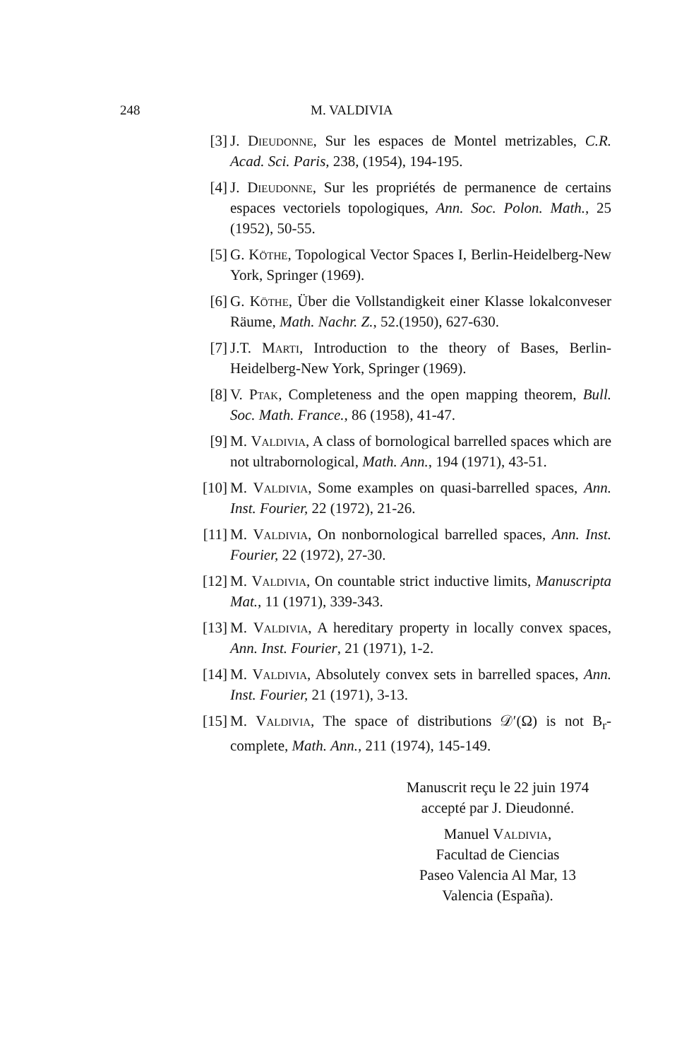248 M. VALDIVIA
[3] J. Dieudonne, Sur les espaces de Montel metrizables, C.R. Acad. Sci. Paris, 238, (1954), 194-195.
[4] J. Dieudonne, Sur les propriétés de permanence de certains espaces vectoriels topologiques, Ann. Soc. Polon. Math., 25 (1952), 50-55.
[5] G. Köthe, Topological Vector Spaces I, Berlin-Heidelberg-New York, Springer (1969).
[6] G. Köthe, Über die Vollstandigkeit einer Klasse lokalconveser Räume, Math. Nachr. Z., 52.(1950), 627-630.
[7] J.T. Marti, Introduction to the theory of Bases, Berlin-Heidelberg-New York, Springer (1969).
[8] V. Ptak, Completeness and the open mapping theorem, Bull. Soc. Math. France., 86 (1958), 41-47.
[9] M. Valdivia, A class of bornological barrelled spaces which are not ultrabornological, Math. Ann., 194 (1971), 43-51.
[10] M. Valdivia, Some examples on quasi-barrelled spaces, Ann. Inst. Fourier, 22 (1972), 21-26.
[11] M. Valdivia, On nonbornological barrelled spaces, Ann. Inst. Fourier, 22 (1972), 27-30.
[12] M. Valdivia, On countable strict inductive limits, Manuscripta Mat., 11 (1971), 339-343.
[13] M. Valdivia, A hereditary property in locally convex spaces, Ann. Inst. Fourier, 21 (1971), 1-2.
[14] M. Valdivia, Absolutely convex sets in barrelled spaces, Ann. Inst. Fourier, 21 (1971), 3-13.
[15] M. Valdivia, The space of distributions 𝒟′(Ω) is not B<sub>r</sub>-complete, Math. Ann., 211 (1974), 145-149.
Manuscrit reçu le 22 juin 1974
accepté par J. Dieudonné.
Manuel Valdivia,
Facultad de Ciencias
Paseo Valencia Al Mar, 13
Valencia (España).